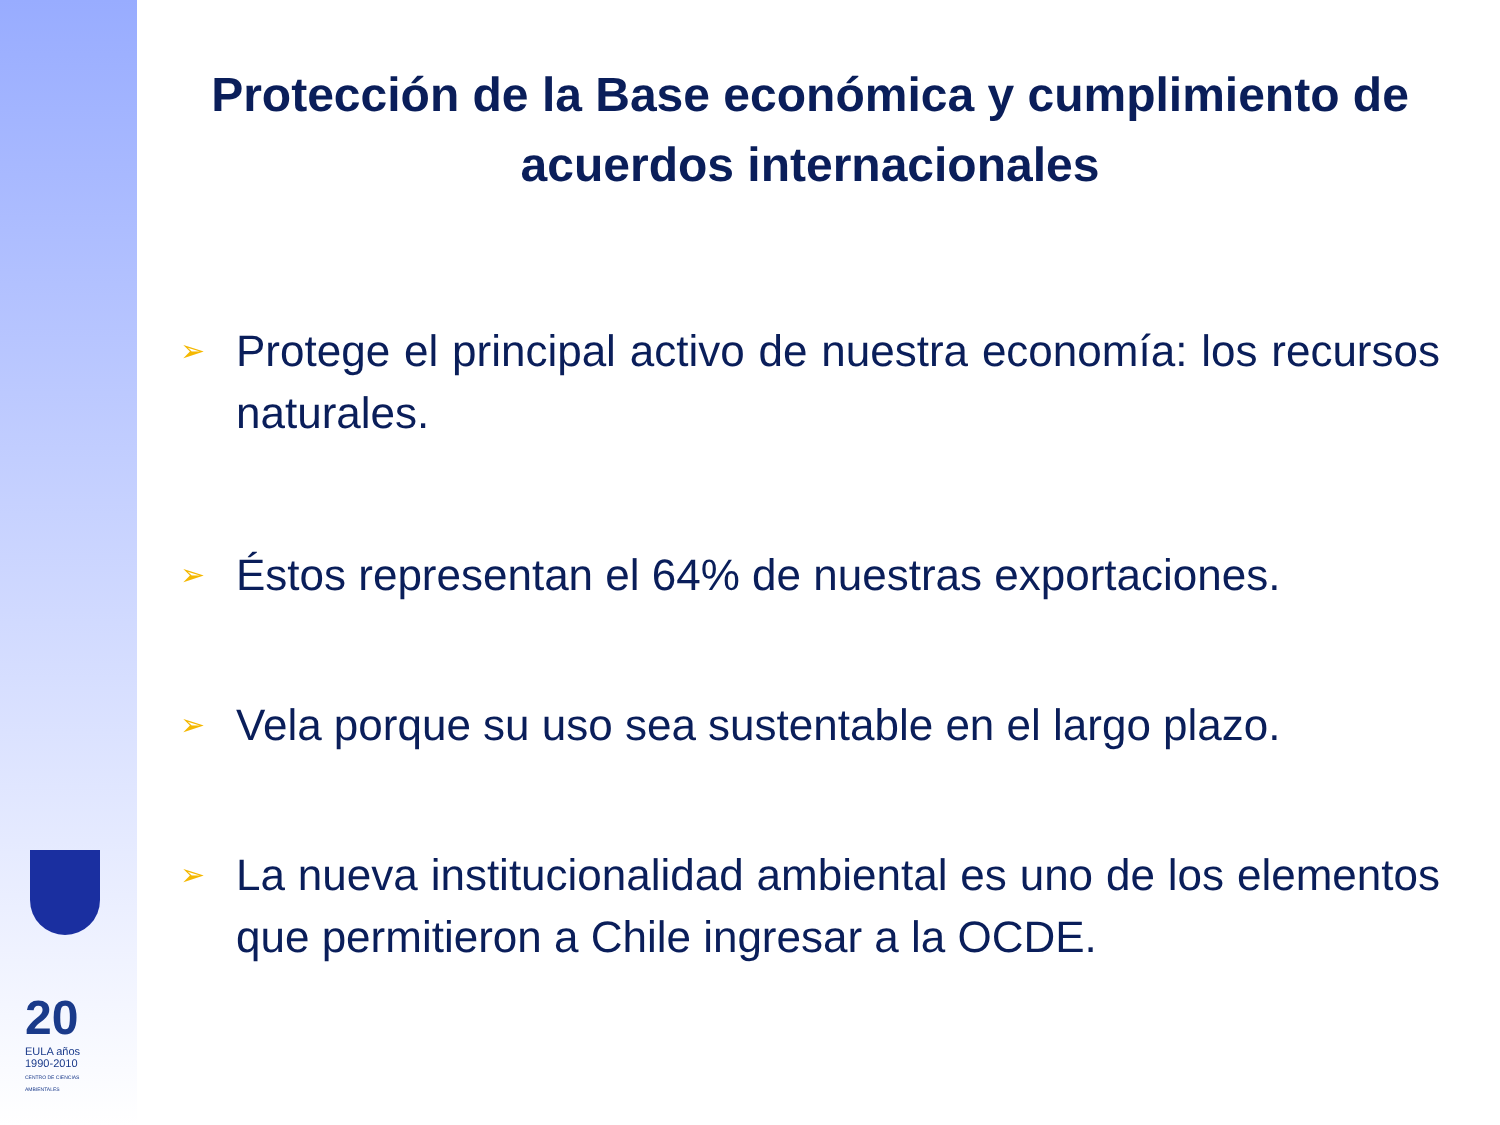20
EULA años 1990-2010
CENTRO DE CIENCIAS AMBIENTALES
Protección de la Base económica y cumplimiento de acuerdos internacionales
➢ Protege el principal activo de nuestra economía: los recursos naturales.
➢ Éstos representan el 64% de nuestras exportaciones.
➢ Vela porque su uso sea sustentable en el largo plazo.
➢ La nueva institucionalidad ambiental es uno de los elementos que permitieron a Chile ingresar a la OCDE.